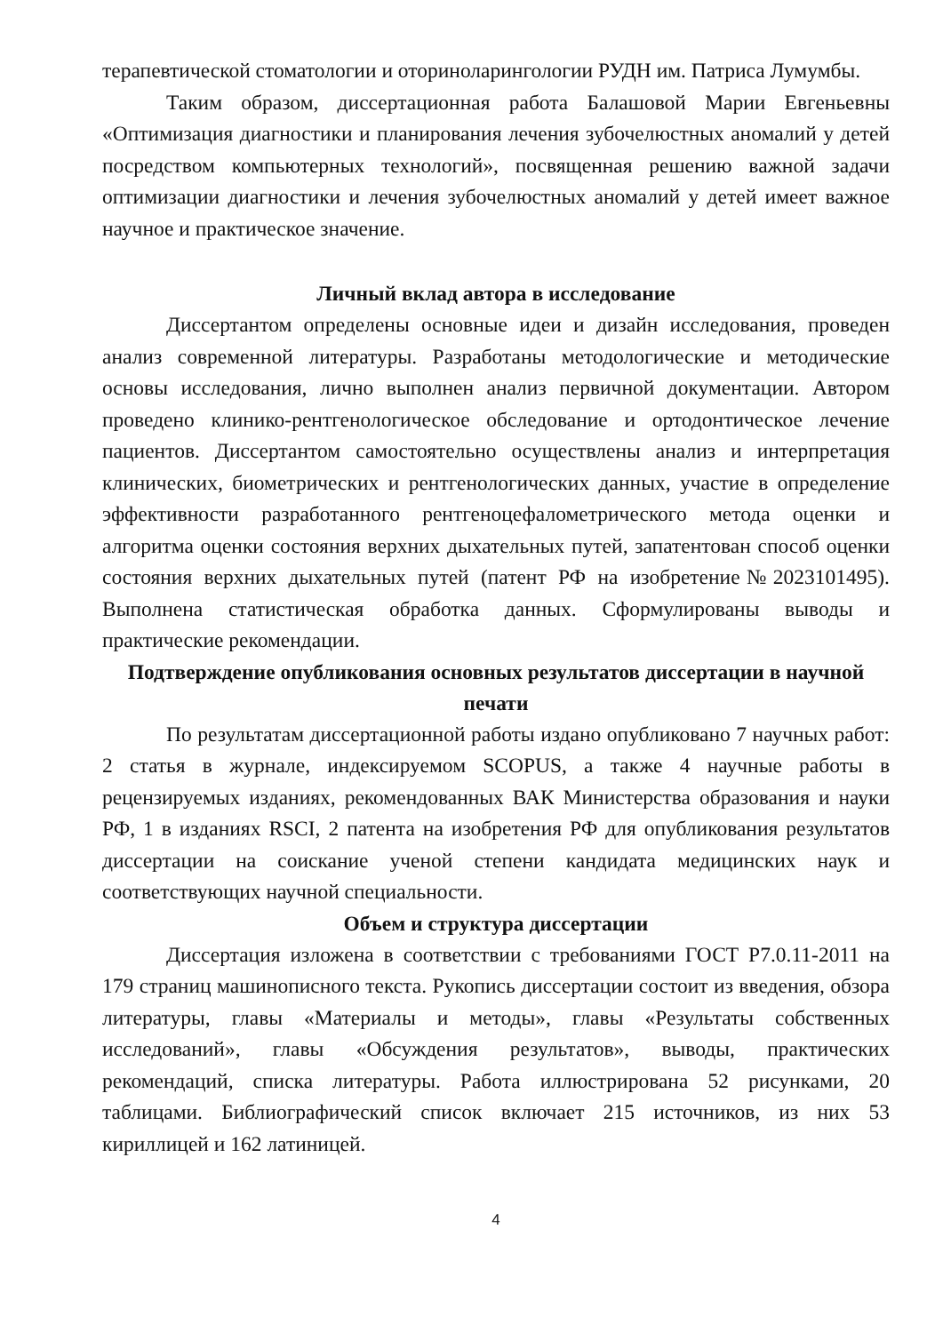терапевтической стоматологии и оториноларингологии РУДН им. Патриса Лумумбы.
Таким образом, диссертационная работа Балашовой Марии Евгеньевны «Оптимизация диагностики и планирования лечения зубочелюстных аномалий у детей посредством компьютерных технологий», посвященная решению важной задачи оптимизации диагностики и лечения зубочелюстных аномалий у детей имеет важное научное и практическое значение.
Личный вклад автора в исследование
Диссертантом определены основные идеи и дизайн исследования, проведен анализ современной литературы. Разработаны методологические и методические основы исследования, лично выполнен анализ первичной документации. Автором проведено клинико-рентгенологическое обследование и ортодонтическое лечение пациентов. Диссертантом самостоятельно осуществлены анализ и интерпретация клинических, биометрических и рентгенологических данных, участие в определение эффективности разработанного рентгеноцефалометрического метода оценки и алгоритма оценки состояния верхних дыхательных путей, запатентован способ оценки состояния верхних дыхательных путей (патент РФ на изобретение№2023101495). Выполнена статистическая обработка данных. Сформулированы выводы и практические рекомендации.
Подтверждение опубликования основных результатов диссертации в научной печати
По результатам диссертационной работы издано опубликовано 7 научных работ: 2 статья в журнале, индексируемом SCOPUS, а также 4 научные работы в рецензируемых изданиях, рекомендованных ВАК Министерства образования и науки РФ, 1 в изданиях RSCI, 2 патента на изобретения РФ для опубликования результатов диссертации на соискание ученой степени кандидата медицинских наук и соответствующих научной специальности.
Объем и структура диссертации
Диссертация изложена в соответствии с требованиями ГОСТ Р7.0.11-2011 на 179 страниц машинописного текста. Рукопись диссертации состоит из введения, обзора литературы, главы «Материалы и методы», главы «Результаты собственных исследований», главы «Обсуждения результатов», выводы, практических рекомендаций, списка литературы. Работа иллюстрирована 52 рисунками, 20 таблицами. Библиографический список включает 215 источников, из них 53 кириллицей и 162 латиницей.
4